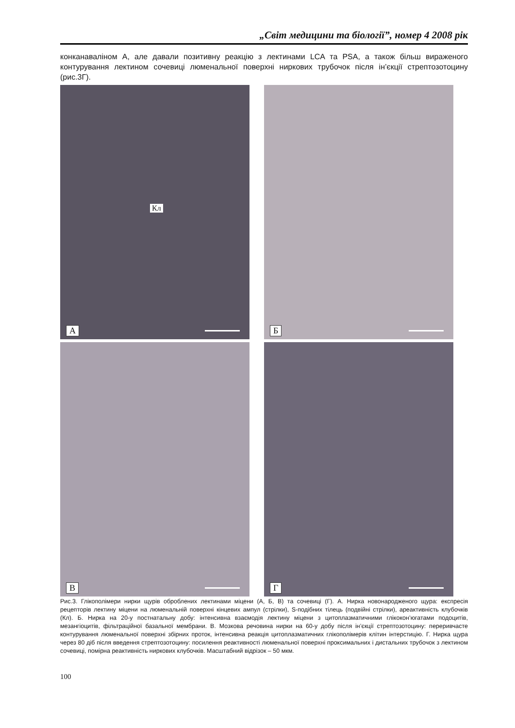„Світ медицини та біології”, номер 4 2008 рік
конканаваліном А, але давали позитивну реакцію з лектинами LCA та PSA, а також більш вираженого контурування лектином сочевиці люменальної поверхні ниркових трубочок після ін’єкції стрептозотоцину (рис.3Г).
Кл
А
Б
В
Г
Рис.3. Глікополімери нирки щурів оброблених лектинами міцени (А, Б, В) та сочевиці (Г). А. Нирка новонародженого щура: експресія рецепторів лектину міцени на люменальній поверхні кінцевих ампул (стрілки), S-подібних тілець (подвійні стрілки), ареактивність клубочків (Кл). Б. Нирка на 20-у постнатальну добу: інтенсивна взаємодія лектину міцени з цитоплазматичними глікокон’югатами подоцитів, мезангіоцитів, фільтраційної базальної мембрани. В. Мозкова речовина нирки на 60-у добу після ін’єкції стрептозотоцину: переривчасте контурування люменальної поверхні збірних проток, інтенсивна реакція цитоплазматичних глікополімерів клітин інтерстицію. Г. Нирка щура через 80 діб після введення стрептозотоцину: посилення реактивності люменальної поверхні проксимальних і дистальних трубочок з лектином сочевиці, помірна реактивність ниркових клубочків. Масштабний відрізок – 50 мкм.
100